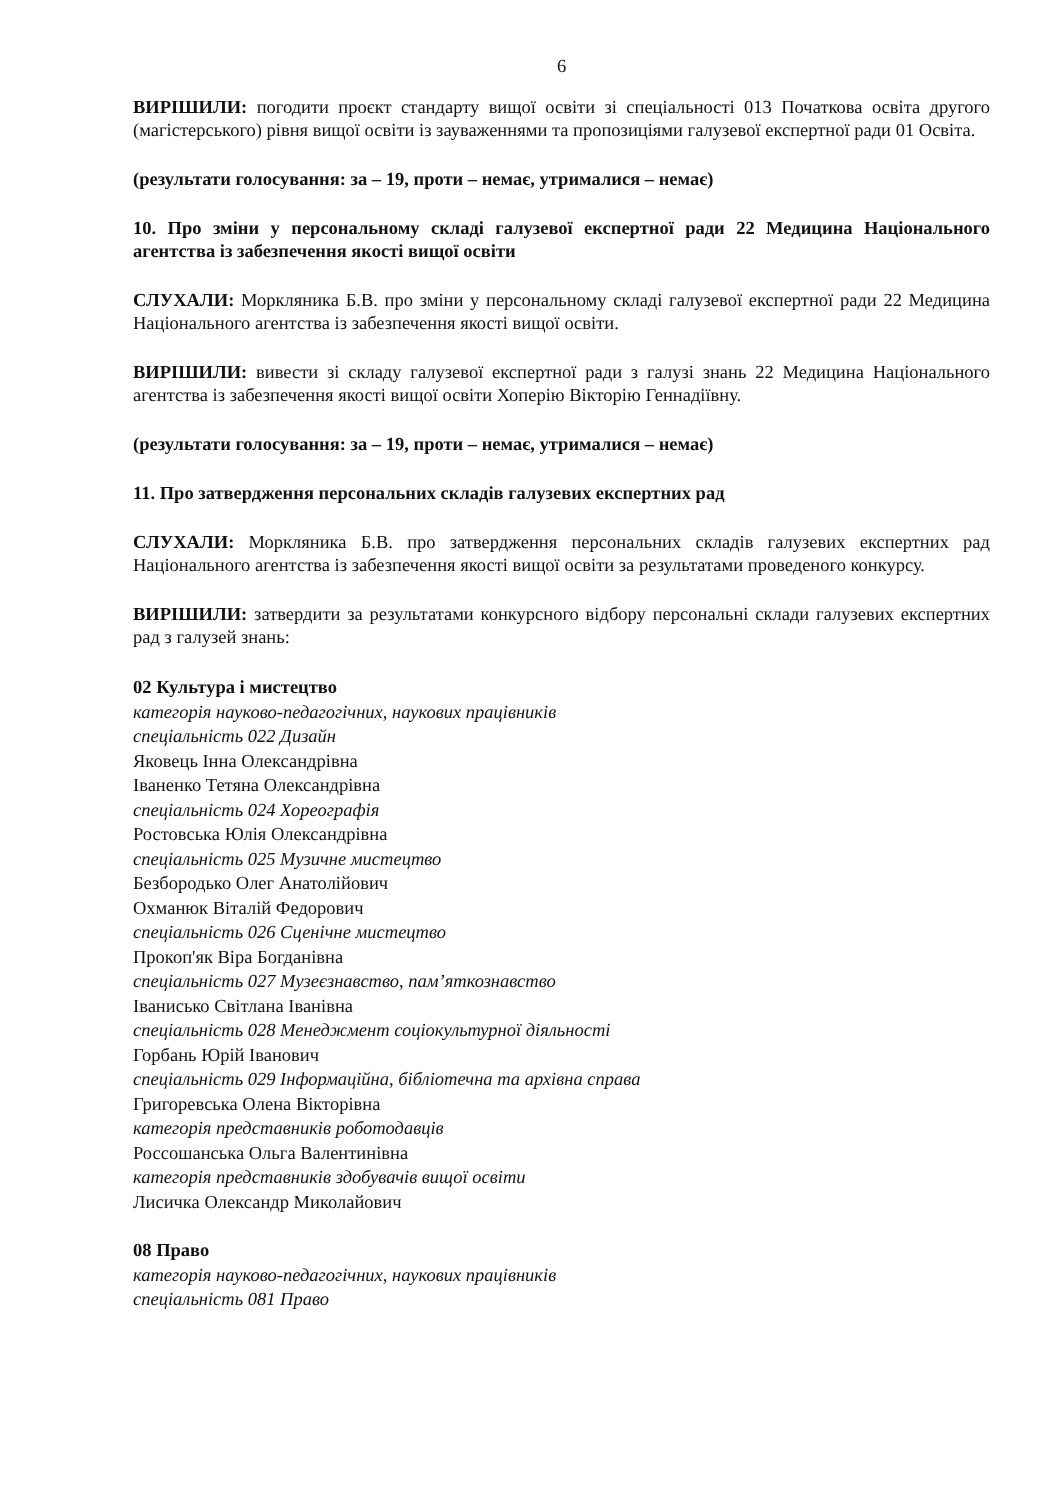6
ВИРІШИЛИ: погодити проєкт стандарту вищої освіти зі спеціальності 013 Початкова освіта другого (магістерського) рівня вищої освіти із зауваженнями та пропозиціями галузевої експертної ради 01 Освіта.
(результати голосування: за – 19, проти – немає, утрималися – немає)
10. Про зміни у персональному складі галузевої експертної ради 22 Медицина Національного агентства із забезпечення якості вищої освіти
СЛУХАЛИ: Моркляника Б.В. про зміни у персональному складі галузевої експертної ради 22 Медицина Національного агентства із забезпечення якості вищої освіти.
ВИРІШИЛИ: вивести зі складу галузевої експертної ради з галузі знань 22 Медицина Національного агентства із забезпечення якості вищої освіти Хоперію Вікторію Геннадіївну.
(результати голосування: за – 19, проти – немає, утрималися – немає)
11. Про затвердження персональних складів галузевих експертних рад
СЛУХАЛИ: Моркляника Б.В. про затвердження персональних складів галузевих експертних рад Національного агентства із забезпечення якості вищої освіти за результатами проведеного конкурсу.
ВИРІШИЛИ: затвердити за результатами конкурсного відбору персональні склади галузевих експертних рад з галузей знань:
02 Культура і мистецтво
категорія науково-педагогічних, наукових працівників
спеціальність 022 Дизайн
Яковець Інна Олександрівна
Іваненко Тетяна Олександрівна
спеціальність 024 Хореографія
Ростовська Юлія Олександрівна
спеціальність 025 Музичне мистецтво
Безбородько Олег Анатолійович
Охманюк Віталій Федорович
спеціальність 026 Сценічне мистецтво
Прокоп'як Віра Богданівна
спеціальність 027 Музеєзнавство, пам’яткознавство
Іванисько Світлана Іванівна
спеціальність 028 Менеджмент соціокультурної діяльності
Горбань Юрій Іванович
спеціальність 029 Інформаційна, бібліотечна та архівна справа
Григоревська Олена Вікторівна
категорія представників роботодавців
Россошанська Ольга Валентинівна
категорія представників здобувачів вищої освіти
Лисичка Олександр Миколайович
08 Право
категорія науково-педагогічних, наукових працівників
спеціальність 081 Право